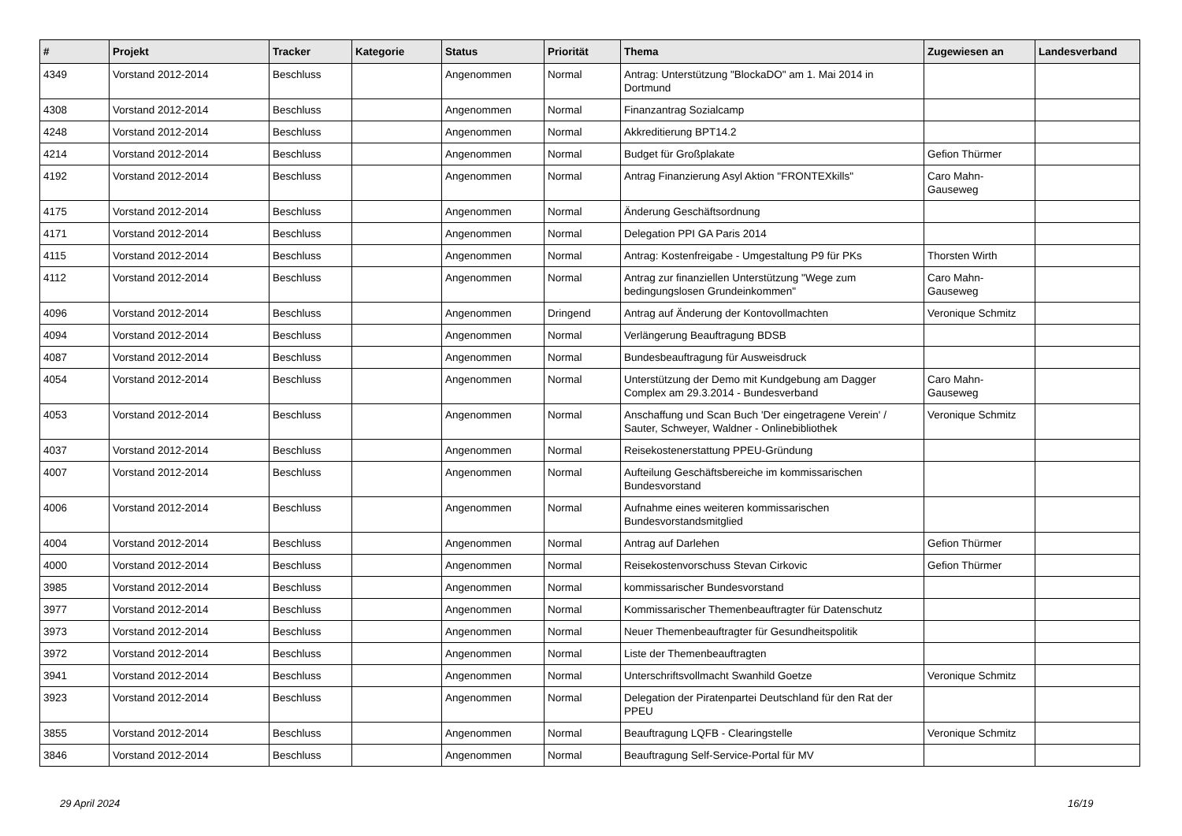| # | Projekt | Tracker | Kategorie | Status | Priorität | Thema | Zugewiesen an | Landesverband |
| --- | --- | --- | --- | --- | --- | --- | --- | --- |
| 4349 | Vorstand 2012-2014 | Beschluss | | Angenommen | Normal | Antrag: Unterstützung "BlockaDO" am 1. Mai 2014 in Dortmund | | |
| 4308 | Vorstand 2012-2014 | Beschluss | | Angenommen | Normal | Finanzantrag Sozialcamp | | |
| 4248 | Vorstand 2012-2014 | Beschluss | | Angenommen | Normal | Akkreditierung BPT14.2 | | |
| 4214 | Vorstand 2012-2014 | Beschluss | | Angenommen | Normal | Budget für Großplakate | Gefion Thürmer | |
| 4192 | Vorstand 2012-2014 | Beschluss | | Angenommen | Normal | Antrag Finanzierung Asyl Aktion "FRONTEXkills" | Caro Mahn-Gauseweg | |
| 4175 | Vorstand 2012-2014 | Beschluss | | Angenommen | Normal | Änderung Geschäftsordnung | | |
| 4171 | Vorstand 2012-2014 | Beschluss | | Angenommen | Normal | Delegation PPI GA Paris 2014 | | |
| 4115 | Vorstand 2012-2014 | Beschluss | | Angenommen | Normal | Antrag: Kostenfreigabe - Umgestaltung P9 für PKs | Thorsten Wirth | |
| 4112 | Vorstand 2012-2014 | Beschluss | | Angenommen | Normal | Antrag zur finanziellen Unterstützung "Wege zum bedingungslosen Grundeinkommen" | Caro Mahn-Gauseweg | |
| 4096 | Vorstand 2012-2014 | Beschluss | | Angenommen | Dringend | Antrag auf Änderung der Kontovollmachten | Veronique Schmitz | |
| 4094 | Vorstand 2012-2014 | Beschluss | | Angenommen | Normal | Verlängerung Beauftragung BDSB | | |
| 4087 | Vorstand 2012-2014 | Beschluss | | Angenommen | Normal | Bundesbeauftragung für Ausweisdruck | | |
| 4054 | Vorstand 2012-2014 | Beschluss | | Angenommen | Normal | Unterstützung der Demo mit Kundgebung am Dagger Complex am 29.3.2014 - Bundesverband | Caro Mahn-Gauseweg | |
| 4053 | Vorstand 2012-2014 | Beschluss | | Angenommen | Normal | Anschaffung und Scan Buch 'Der eingetragene Verein' / Sauter, Schweyer, Waldner - Onlinebibliothek | Veronique Schmitz | |
| 4037 | Vorstand 2012-2014 | Beschluss | | Angenommen | Normal | Reisekostenerstattung PPEU-Gründung | | |
| 4007 | Vorstand 2012-2014 | Beschluss | | Angenommen | Normal | Aufteilung Geschäftsbereiche im kommissarischen Bundesvorstand | | |
| 4006 | Vorstand 2012-2014 | Beschluss | | Angenommen | Normal | Aufnahme eines weiteren kommissarischen Bundesvorstandsmitglied | | |
| 4004 | Vorstand 2012-2014 | Beschluss | | Angenommen | Normal | Antrag auf Darlehen | Gefion Thürmer | |
| 4000 | Vorstand 2012-2014 | Beschluss | | Angenommen | Normal | Reisekostenvorschuss Stevan Cirkovic | Gefion Thürmer | |
| 3985 | Vorstand 2012-2014 | Beschluss | | Angenommen | Normal | kommissarischer Bundesvorstand | | |
| 3977 | Vorstand 2012-2014 | Beschluss | | Angenommen | Normal | Kommissarischer Themenbeauftragter für Datenschutz | | |
| 3973 | Vorstand 2012-2014 | Beschluss | | Angenommen | Normal | Neuer Themenbeauftragter für Gesundheitspolitik | | |
| 3972 | Vorstand 2012-2014 | Beschluss | | Angenommen | Normal | Liste der Themenbeauftragten | | |
| 3941 | Vorstand 2012-2014 | Beschluss | | Angenommen | Normal | Unterschriftsvollmacht Swanhild Goetze | Veronique Schmitz | |
| 3923 | Vorstand 2012-2014 | Beschluss | | Angenommen | Normal | Delegation der Piratenpartei Deutschland für den Rat der PPEU | | |
| 3855 | Vorstand 2012-2014 | Beschluss | | Angenommen | Normal | Beauftragung LQFB - Clearingstelle | Veronique Schmitz | |
| 3846 | Vorstand 2012-2014 | Beschluss | | Angenommen | Normal | Beauftragung Self-Service-Portal für MV | | |
29 April 2024 16/19